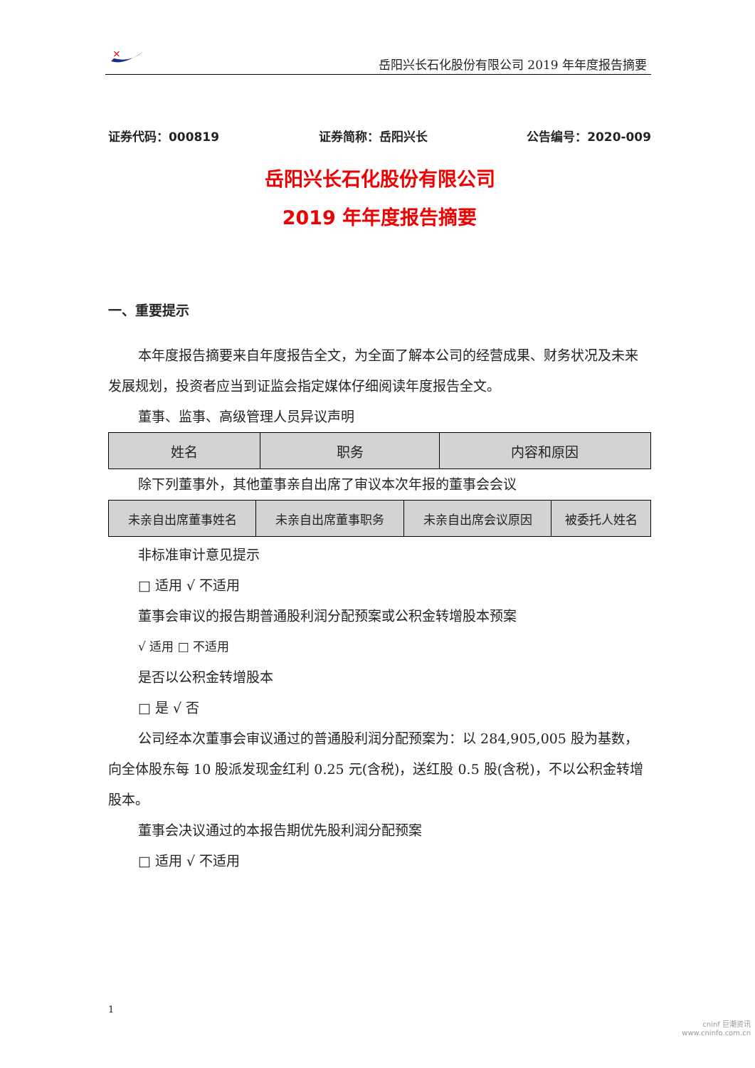×
岳阳兴长石化股份有限公司 2019 年年度报告摘要
证券代码：000819 证券简称：岳阳兴长 公告编号：2020-009
岳阳兴长石化股份有限公司
2019 年年度报告摘要
一、重要提示
本年度报告摘要来自年度报告全文，为全面了解本公司的经营成果、财务状况及未来发展规划，投资者应当到证监会指定媒体仔细阅读年度报告全文。
董事、监事、高级管理人员异议声明
| 姓名 | 职务 | 内容和原因 |
除下列董事外，其他董事亲自出席了审议本次年报的董事会会议
| 未亲自出席董事姓名 | 未亲自出席董事职务 | 未亲自出席会议原因 | 被委托人姓名 |
非标准审计意见提示
□ 适用 √ 不适用
董事会审议的报告期普通股利润分配预案或公积金转增股本预案
√ 适用 □ 不适用
是否以公积金转增股本
□ 是 √ 否
公司经本次董事会审议通过的普通股利润分配预案为：以 284,905,005 股为基数，向全体股东每 10 股派发现金红利 0.25 元(含税)，送红股 0.5 股(含税)，不以公积金转增股本。
董事会决议通过的本报告期优先股利润分配预案
□ 适用 √ 不适用
1
cninf 巨潮资讯
www.cninfo.com.cn